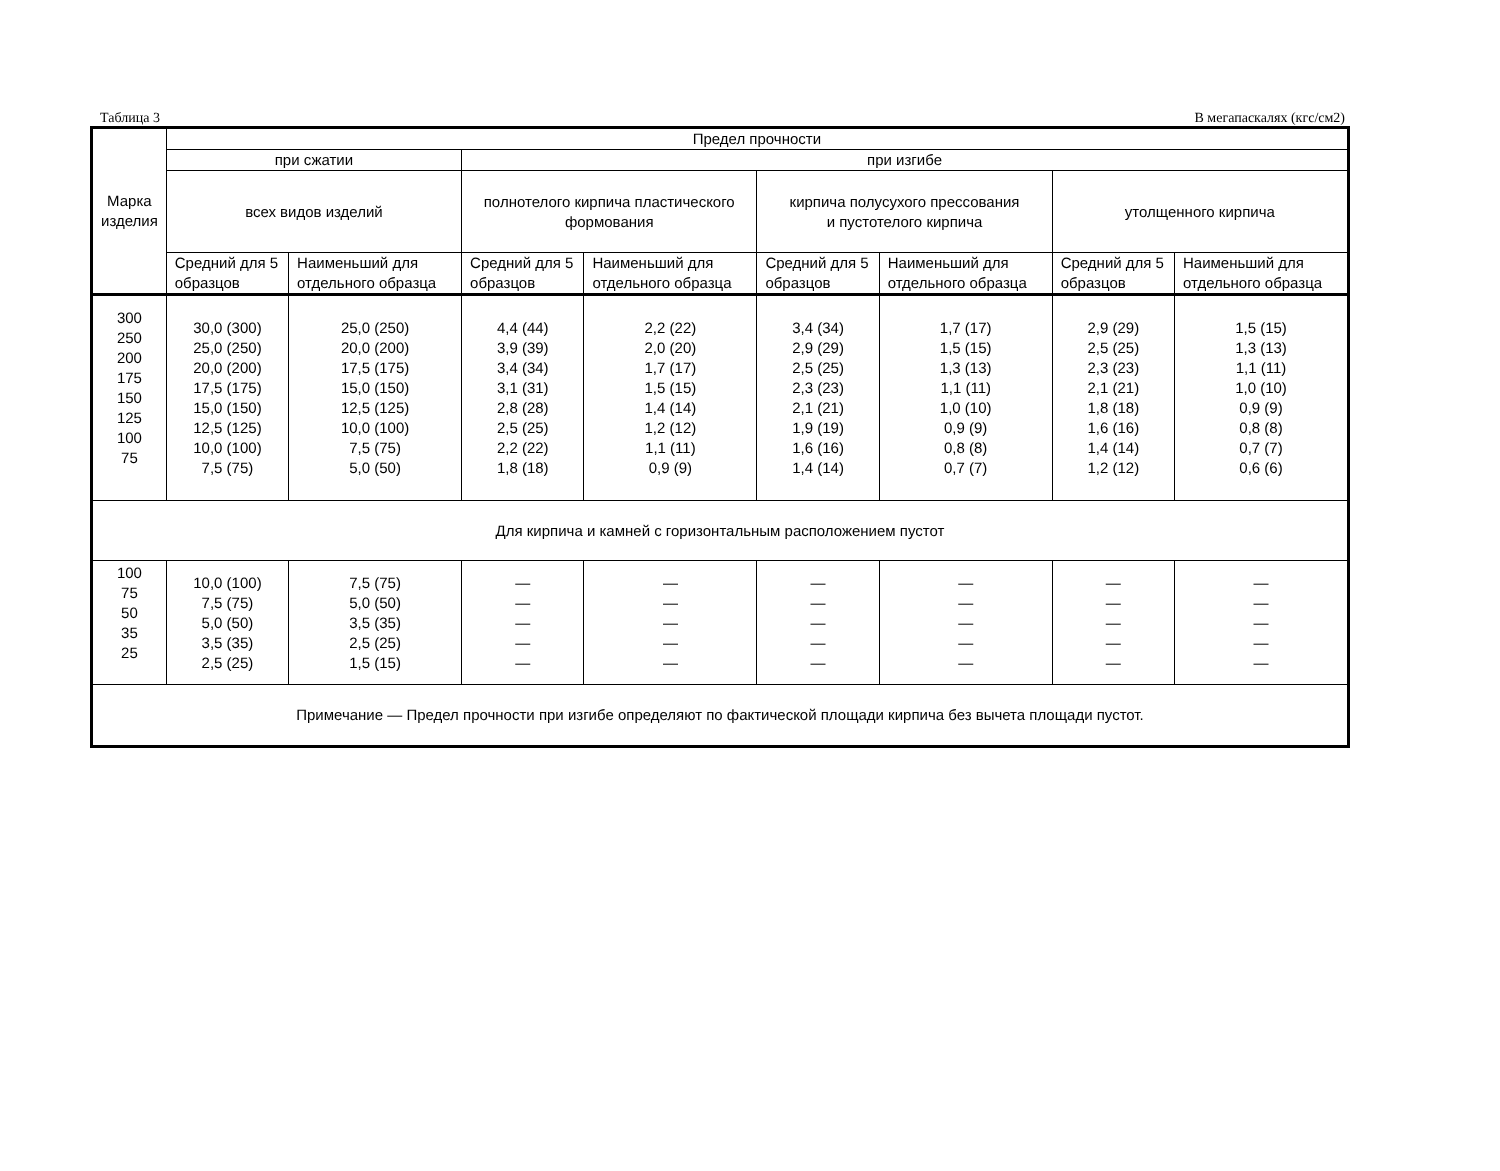Таблица 3 В мегапаскалях (кгс/см2)
| Марка изделия | Предел прочности | | | | | | | |
| --- | --- | --- | --- | --- | --- | --- | --- | --- |
| | при сжатии | | при изгибе | | | | | |
| | всех видов изделий | | полнотелого кирпича пластического формования | | кирпича полусухого прессования и пустотелого кирпича | | утолщенного кирпича | |
| | Средний для 5 образцов | Наименьший для отдельного образца | Средний для 5 образцов | Наименьший для отдельного образца | Средний для 5 образцов | Наименьший для отдельного образца | Средний для 5 образцов | Наименьший для отдельного образца |
| 300 250 200 175 150 125 100 75 | 30,0 (300) 25,0 (250) 20,0 (200) 17,5 (175) 15,0 (150) 12,5 (125) 10,0 (100) 7,5 (75) | 25,0 (250) 20,0 (200) 17,5 (175) 15,0 (150) 12,5 (125) 10,0 (100) 7,5 (75) 5,0 (50) | 4,4 (44) 3,9 (39) 3,4 (34) 3,1 (31) 2,8 (28) 2,5 (25) 2,2 (22) 1,8 (18) | 2,2 (22) 2,0 (20) 1,7 (17) 1,5 (15) 1,4 (14) 1,2 (12) 1,1 (11) 0,9 (9) | 3,4 (34) 2,9 (29) 2,5 (25) 2,3 (23) 2,1 (21) 1,9 (19) 1,6 (16) 1,4 (14) | 1,7 (17) 1,5 (15) 1,3 (13) 1,1 (11) 1,0 (10) 0,9 (9) 0,8 (8) 0,7 (7) | 2,9 (29) 2,5 (25) 2,3 (23) 2,1 (21) 1,8 (18) 1,6 (16) 1,4 (14) 1,2 (12) | 1,5 (15) 1,3 (13) 1,1 (11) 1,0 (10) 0,9 (9) 0,8 (8) 0,7 (7) 0,6 (6) |
| Для кирпича и камней с горизонтальным расположением пустот | | | | | | | | |
| 100 75 50 35 25 | 10,0 (100) 7,5 (75) 5,0 (50) 3,5 (35) 2,5 (25) | 7,5 (75) 5,0 (50) 3,5 (35) 2,5 (25) 1,5 (15) | — — — — — | — — — — — | — — — — — | — — — — — | — — — — — | — — — — — |
| Примечание — Предел прочности при изгибе определяют по фактической площади кирпича без вычета площади пустот. | | | | | | | | |